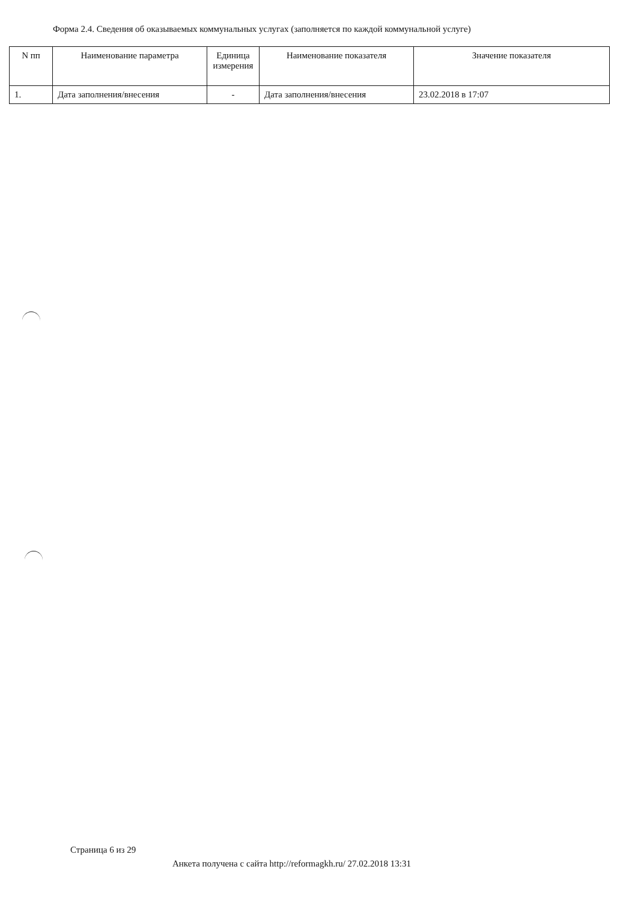Форма 2.4. Сведения об оказываемых коммунальных услугах (заполняется по каждой коммунальной услуге)
| N пп | Наименование параметра | Единица измерения | Наименование показателя | Значение показателя |
| --- | --- | --- | --- | --- |
| 1. | Дата заполнения/внесения | - | Дата заполнения/внесения | 23.02.2018 в 17:07 |
Страница 6 из 29
Анкета получена с сайта http://reformagkh.ru/ 27.02.2018 13:31